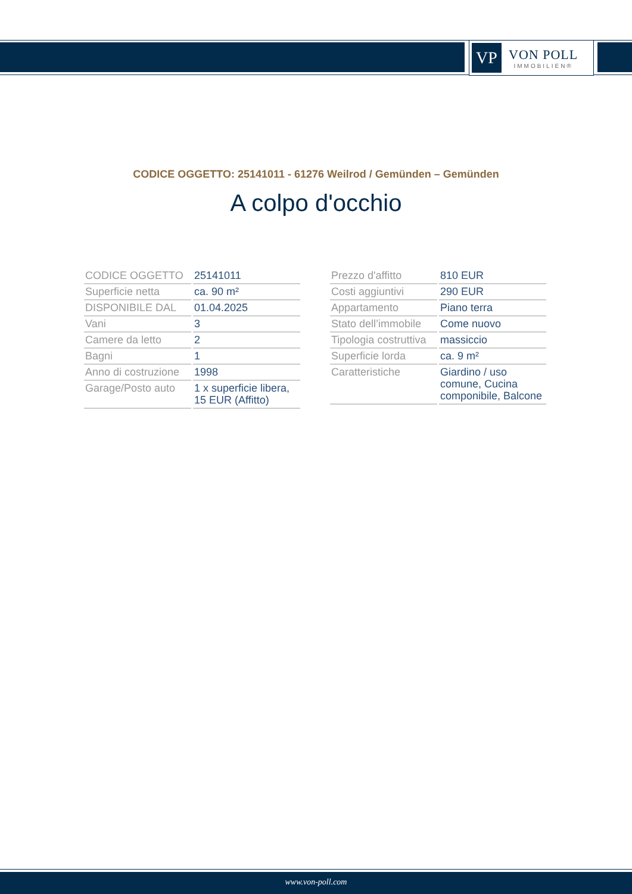VP
VON POLL
IMMOBILIEN®
CODICE OGGETTO: 25141011 - 61276 Weilrod / Gemünden – Gemünden
A colpo d'occhio
| CODICE OGGETTO | 25141011 |
| Superficie netta | ca. 90 m² |
| DISPONIBILE DAL | 01.04.2025 |
| Vani | 3 |
| Camere da letto | 2 |
| Bagni | 1 |
| Anno di costruzione | 1998 |
| Garage/Posto auto | 1 x superficie libera, 15 EUR (Affitto) |
| Prezzo d'affitto | 810 EUR |
| Costi aggiuntivi | 290 EUR |
| Appartamento | Piano terra |
| Stato dell’immobile | Come nuovo |
| Tipologia costruttiva | massiccio |
| Superficie lorda | ca. 9 m² |
| Caratteristiche | Giardino / uso comune, Cucina componibile, Balcone |
www.von-poll.com